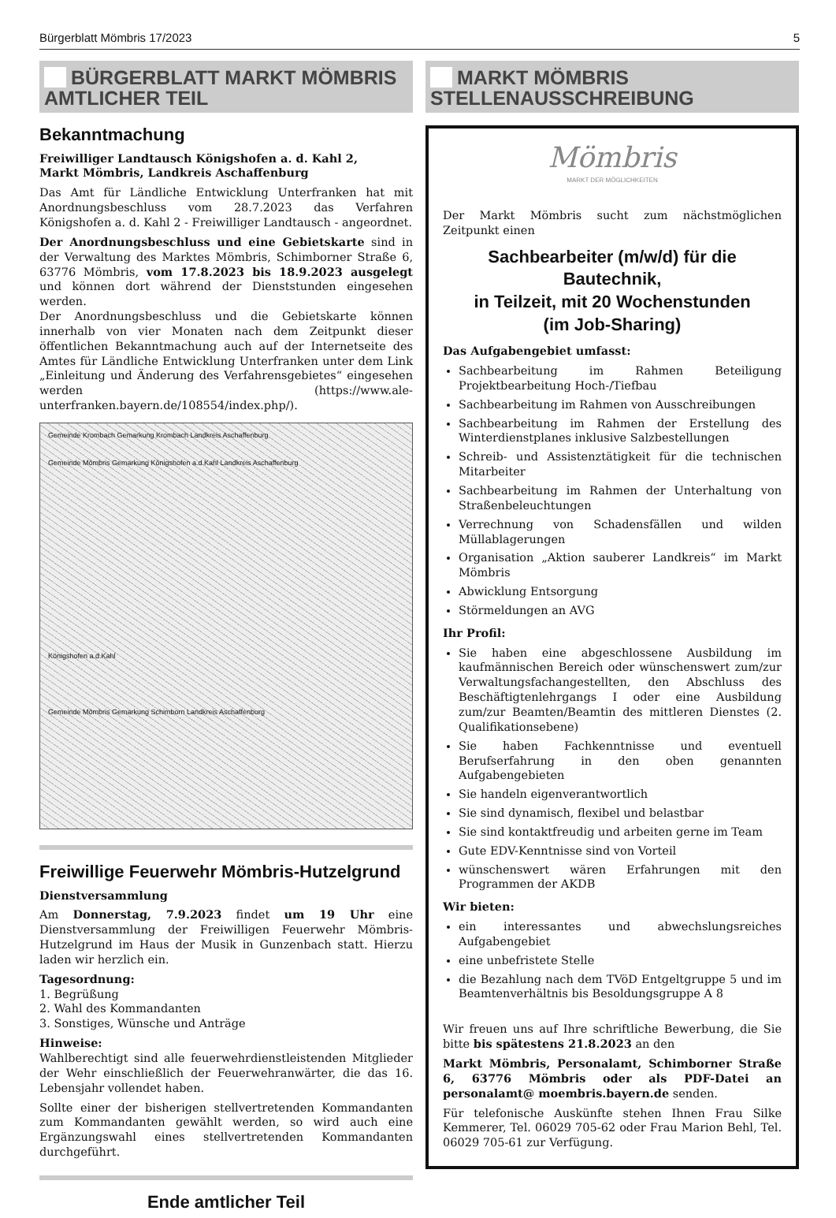Bürgerblatt Mömbris 17/2023 5
BÜRGERBLATT MARKT MÖMBRIS
AMTLICHER TEIL
Bekanntmachung
Freiwilliger Landtausch Königshofen a. d. Kahl 2,
Markt Mömbris, Landkreis Aschaffenburg
Das Amt für Ländliche Entwicklung Unterfranken hat mit Anordnungsbeschluss vom 28.7.2023 das Verfahren Königshofen a. d. Kahl 2 - Freiwilliger Landtausch - angeordnet.
Der Anordnungsbeschluss und eine Gebietskarte sind in der Verwaltung des Marktes Mömbris, Schimborner Straße 6, 63776 Mömbris, vom 17.8.2023 bis 18.9.2023 ausgelegt und können dort während der Dienststunden eingesehen werden.
Der Anordnungsbeschluss und die Gebietskarte können innerhalb von vier Monaten nach dem Zeitpunkt dieser öffentlichen Bekanntmachung auch auf der Internetseite des Amtes für Ländliche Entwicklung Unterfranken unter dem Link „Einleitung und Änderung des Verfahrensgebietes“ eingesehen werden (https://www.ale-unterfranken.bayern.de/108554/index.php/).
Gemeinde Krombach Gemarkung Krombach Landkreis Aschaffenburg
Gemeinde Mömbris Gemarkung Königshofen a.d.Kahl Landkreis Aschaffenburg
Königshofen a.d.Kahl
Gemeinde Mömbris Gemarkung Schimborn Landkreis Aschaffenburg
Freiwillige Feuerwehr Mömbris-Hutzelgrund
Dienstversammlung
Am Donnerstag, 7.9.2023 findet um 19 Uhr eine Dienstversammlung der Freiwilligen Feuerwehr Mömbris-Hutzelgrund im Haus der Musik in Gunzenbach statt. Hierzu laden wir herzlich ein.
Tagesordnung:
1. Begrüßung
2. Wahl des Kommandanten
3. Sonstiges, Wünsche und Anträge
Hinweise:
Wahlberechtigt sind alle feuerwehrdienstleistenden Mitglieder der Wehr einschließlich der Feuerwehranwärter, die das 16. Lebensjahr vollendet haben.
Sollte einer der bisherigen stellvertretenden Kommandanten zum Kommandanten gewählt werden, so wird auch eine Ergänzungswahl eines stellvertretenden Kommandanten durchgeführt.
Ende amtlicher Teil
MARKT MÖMBRIS
STELLENAUSSCHREIBUNG
Mömbris
MARKT DER MÖGLICHKEITEN
Der Markt Mömbris sucht zum nächstmöglichen Zeitpunkt einen
Sachbearbeiter (m/w/d) für die Bautechnik,
in Teilzeit, mit 20 Wochenstunden
(im Job-Sharing)
Das Aufgabengebiet umfasst:
Sachbearbeitung im Rahmen Beteiligung Projektbearbeitung Hoch-/Tiefbau
Sachbearbeitung im Rahmen von Ausschreibungen
Sachbearbeitung im Rahmen der Erstellung des Winterdienstplanes inklusive Salzbestellungen
Schreib- und Assistenztätigkeit für die technischen Mitarbeiter
Sachbearbeitung im Rahmen der Unterhaltung von Straßenbeleuchtungen
Verrechnung von Schadensfällen und wilden Müllablagerungen
Organisation „Aktion sauberer Landkreis“ im Markt Mömbris
Abwicklung Entsorgung
Störmeldungen an AVG
Ihr Profil:
Sie haben eine abgeschlossene Ausbildung im kaufmännischen Bereich oder wünschenswert zum/zur Verwaltungsfachangestellten, den Abschluss des Beschäftigtenlehrgangs I oder eine Ausbildung zum/zur Beamten/Beamtin des mittleren Dienstes (2. Qualifikationsebene)
Sie haben Fachkenntnisse und eventuell Berufserfahrung in den oben genannten Aufgabengebieten
Sie handeln eigenverantwortlich
Sie sind dynamisch, flexibel und belastbar
Sie sind kontaktfreudig und arbeiten gerne im Team
Gute EDV-Kenntnisse sind von Vorteil
wünschenswert wären Erfahrungen mit den Programmen der AKDB
Wir bieten:
ein interessantes und abwechslungsreiches Aufgabengebiet
eine unbefristete Stelle
die Bezahlung nach dem TVöD Entgeltgruppe 5 und im Beamtenverhältnis bis Besoldungsgruppe A 8
Wir freuen uns auf Ihre schriftliche Bewerbung, die Sie bitte bis spätestens 21.8.2023 an den
Markt Mömbris, Personalamt, Schimborner Straße 6, 63776 Mömbris oder als PDF-Datei an personalamt@ moembris.bayern.de senden.
Für telefonische Auskünfte stehen Ihnen Frau Silke Kemmerer, Tel. 06029 705-62 oder Frau Marion Behl, Tel. 06029 705-61 zur Verfügung.